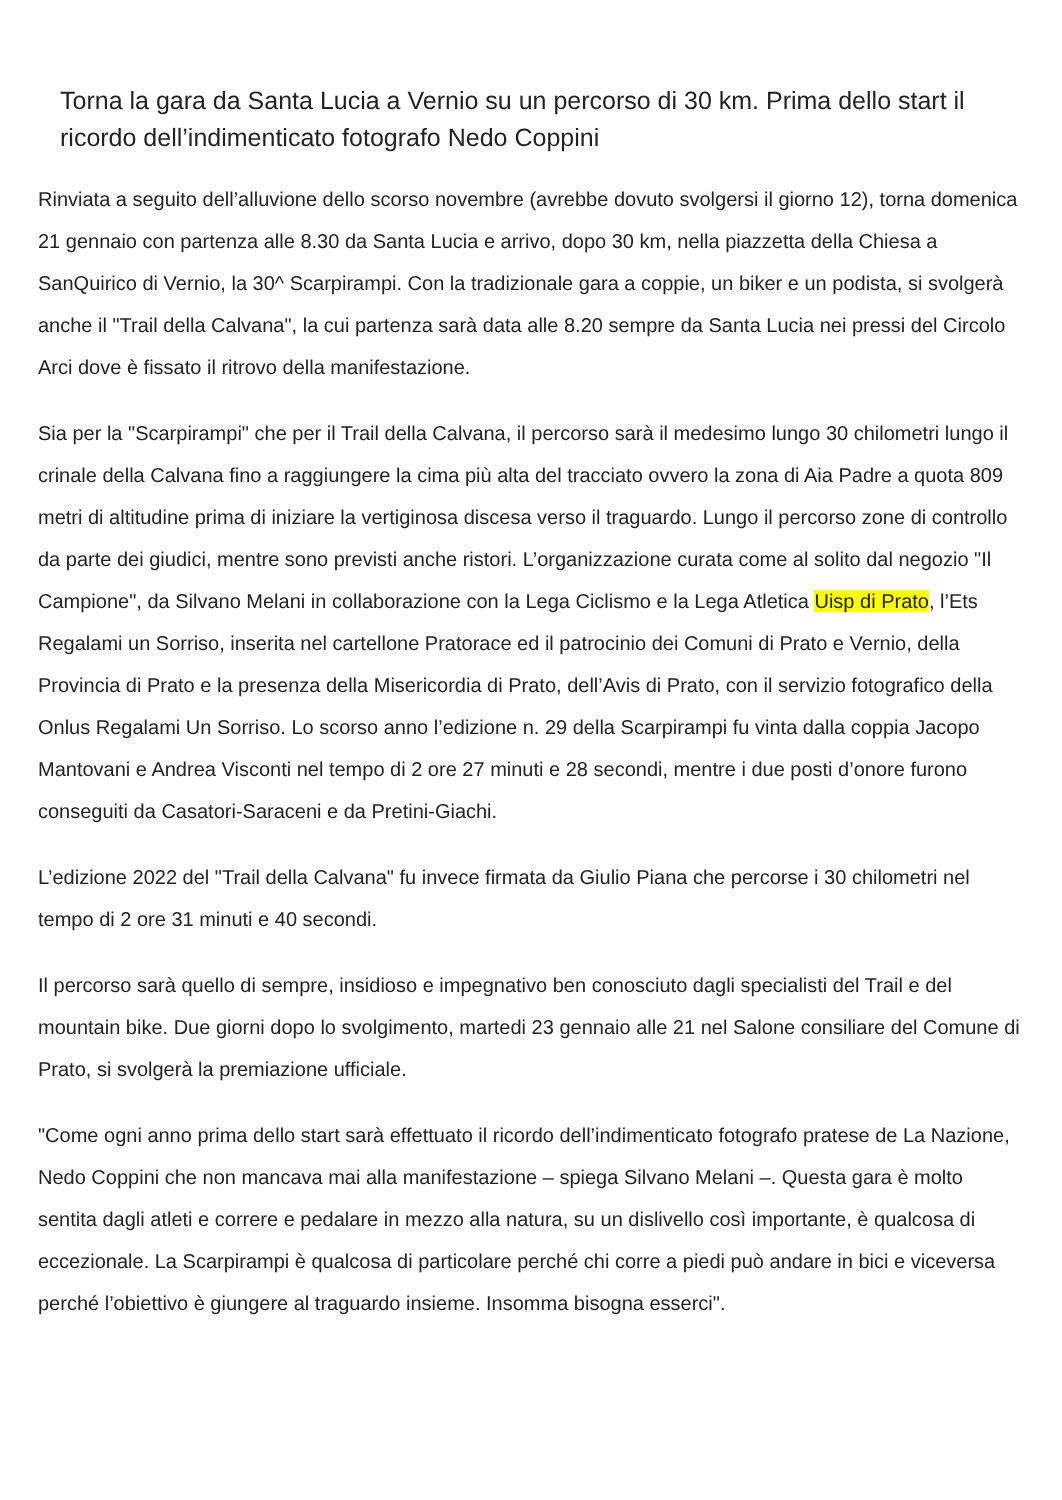Torna la gara da Santa Lucia a Vernio su un percorso di 30 km. Prima dello start il ricordo dell’indimenticato fotografo Nedo Coppini
Rinviata a seguito dell’alluvione dello scorso novembre (avrebbe dovuto svolgersi il giorno 12), torna domenica 21 gennaio con partenza alle 8.30 da Santa Lucia e arrivo, dopo 30 km, nella piazzetta della Chiesa a SanQuirico di Vernio, la 30^ Scarpirampi. Con la tradizionale gara a coppie, un biker e un podista, si svolgerà anche il "Trail della Calvana", la cui partenza sarà data alle 8.20 sempre da Santa Lucia nei pressi del Circolo Arci dove è fissato il ritrovo della manifestazione.
Sia per la "Scarpirampi" che per il Trail della Calvana, il percorso sarà il medesimo lungo 30 chilometri lungo il crinale della Calvana fino a raggiungere la cima più alta del tracciato ovvero la zona di Aia Padre a quota 809 metri di altitudine prima di iniziare la vertiginosa discesa verso il traguardo. Lungo il percorso zone di controllo da parte dei giudici, mentre sono previsti anche ristori. L’organizzazione curata come al solito dal negozio "Il Campione", da Silvano Melani in collaborazione con la Lega Ciclismo e la Lega Atletica Uisp di Prato, l’Ets Regalami un Sorriso, inserita nel cartellone Pratorace ed il patrocinio dei Comuni di Prato e Vernio, della Provincia di Prato e la presenza della Misericordia di Prato, dell’Avis di Prato, con il servizio fotografico della Onlus Regalami Un Sorriso. Lo scorso anno l’edizione n. 29 della Scarpirampi fu vinta dalla coppia Jacopo Mantovani e Andrea Visconti nel tempo di 2 ore 27 minuti e 28 secondi, mentre i due posti d’onore furono conseguiti da Casatori-Saraceni e da Pretini-Giachi.
L’edizione 2022 del "Trail della Calvana" fu invece firmata da Giulio Piana che percorse i 30 chilometri nel tempo di 2 ore 31 minuti e 40 secondi.
Il percorso sarà quello di sempre, insidioso e impegnativo ben conosciuto dagli specialisti del Trail e del mountain bike. Due giorni dopo lo svolgimento, martedi 23 gennaio alle 21 nel Salone consiliare del Comune di Prato, si svolgerà la premiazione ufficiale.
"Come ogni anno prima dello start sarà effettuato il ricordo dell’indimenticato fotografo pratese de La Nazione, Nedo Coppini che non mancava mai alla manifestazione – spiega Silvano Melani –. Questa gara è molto sentita dagli atleti e correre e pedalare in mezzo alla natura, su un dislivello così importante, è qualcosa di eccezionale. La Scarpirampi è qualcosa di particolare perché chi corre a piedi può andare in bici e viceversa perché l’obiettivo è giungere al traguardo insieme. Insomma bisogna esserci".